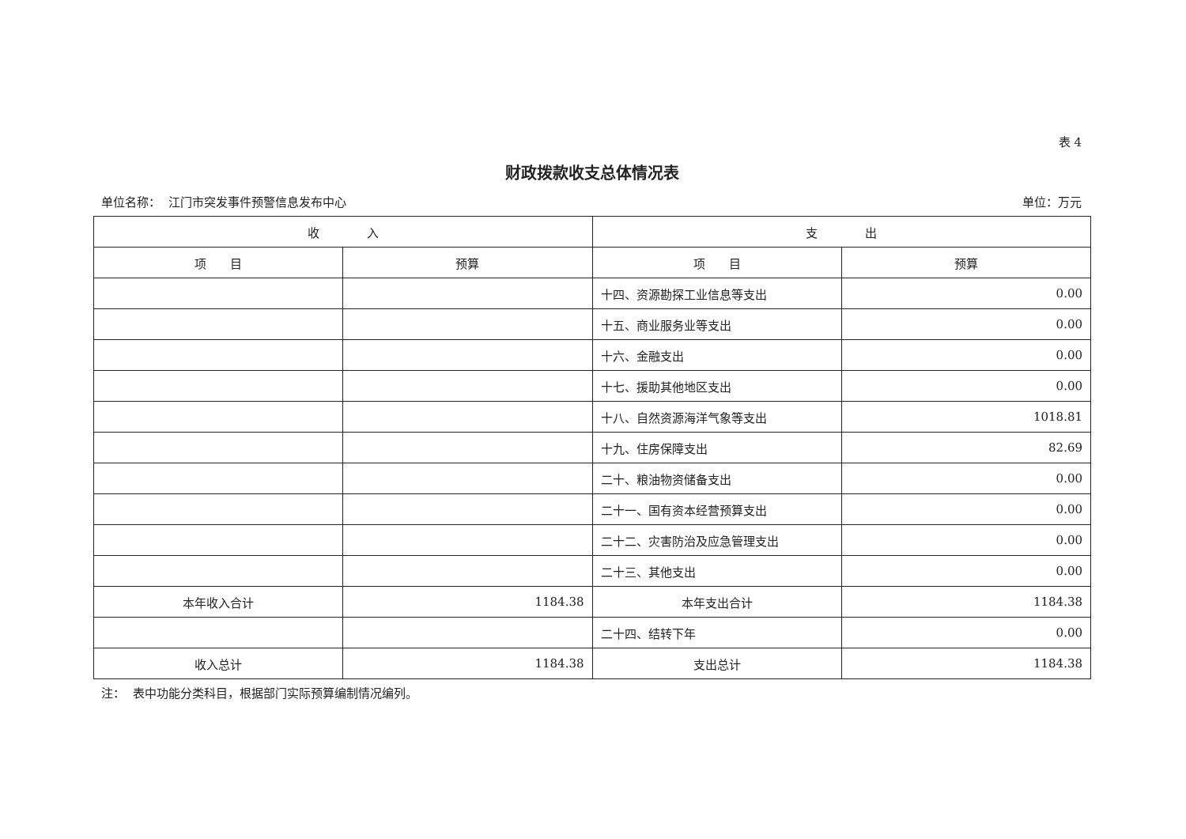表 4
财政拨款收支总体情况表
单位名称： 江门市突发事件预警信息发布中心 单位：万元
| 收 入 | | 支 出 | |
| --- | --- | --- | --- |
| 项 目 | 预算 | 项 目 | 预算 |
| | | 十四、资源勘探工业信息等支出 | 0.00 |
| | | 十五、商业服务业等支出 | 0.00 |
| | | 十六、金融支出 | 0.00 |
| | | 十七、援助其他地区支出 | 0.00 |
| | | 十八、自然资源海洋气象等支出 | 1018.81 |
| | | 十九、住房保障支出 | 82.69 |
| | | 二十、粮油物资储备支出 | 0.00 |
| | | 二十一、国有资本经营预算支出 | 0.00 |
| | | 二十二、灾害防治及应急管理支出 | 0.00 |
| | | 二十三、其他支出 | 0.00 |
| 本年收入合计 | 1184.38 | 本年支出合计 | 1184.38 |
| | | 二十四、结转下年 | 0.00 |
| 收入总计 | 1184.38 | 支出总计 | 1184.38 |
注： 表中功能分类科目，根据部门实际预算编制情况编列。